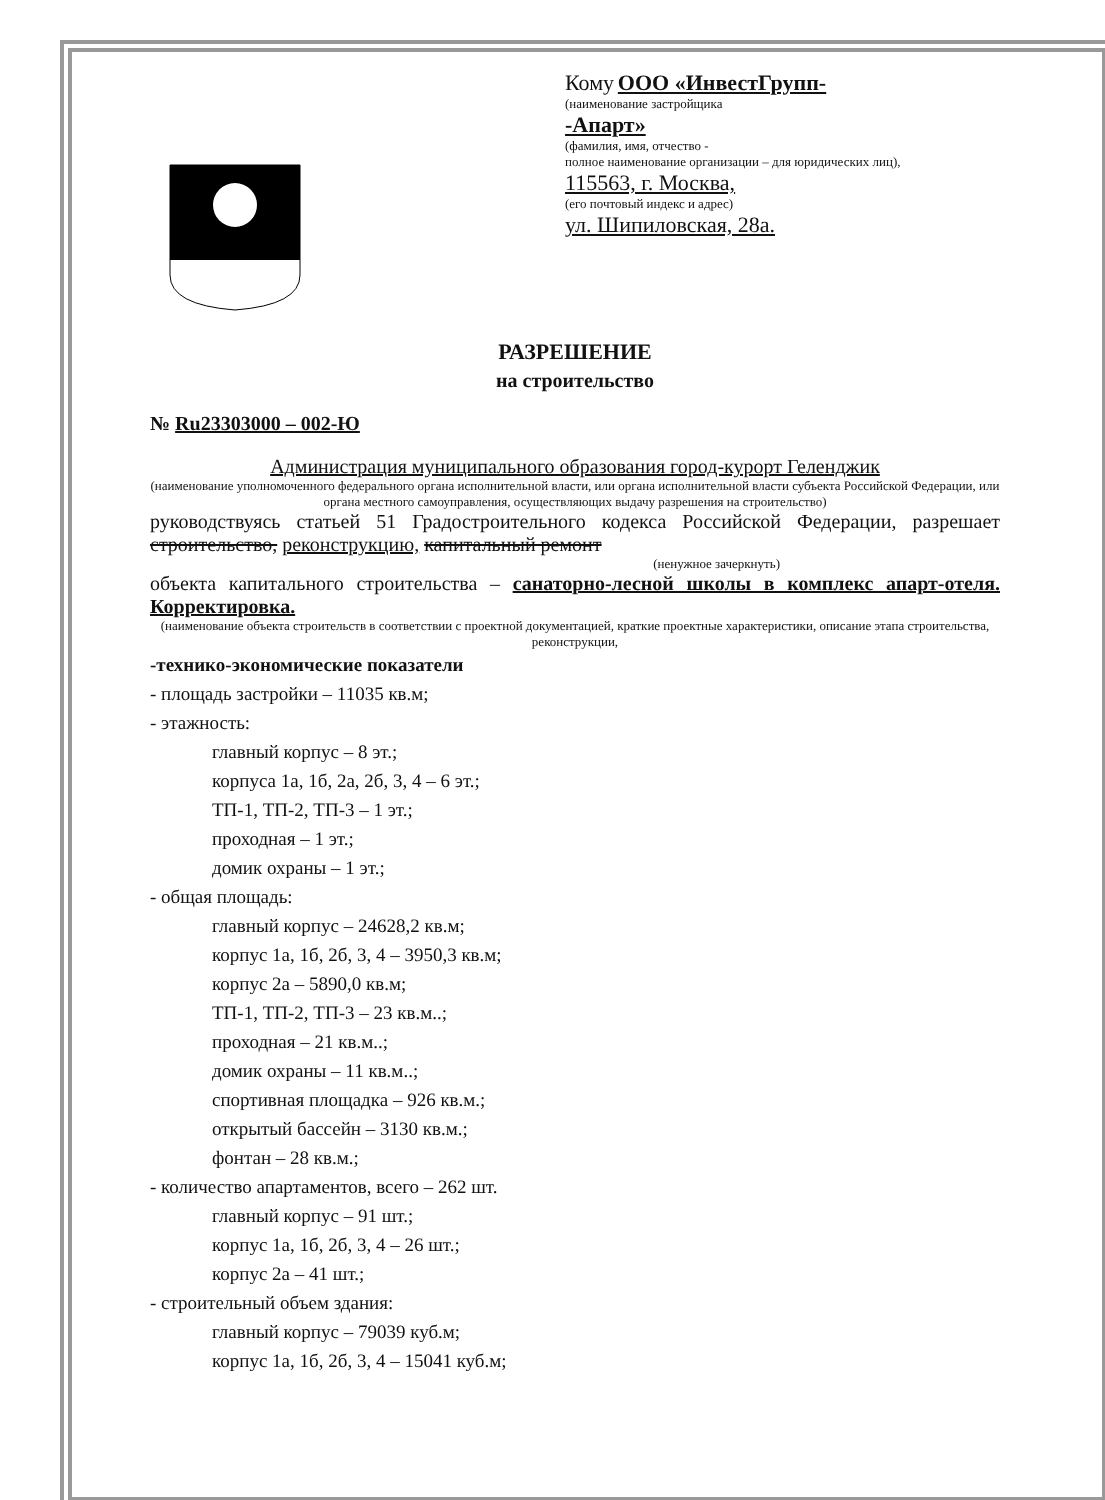Кому ООО «ИнвестГрупп-
(наименование застройщика
-Апарт»
(фамилия, имя, отчество -
полное наименование организации – для юридических лиц),
115563, г. Москва,
(его почтовый индекс и адрес)
ул. Шипиловская, 28а.
РАЗРЕШЕНИЕ
на строительство
№ Ru23303000 – 002-Ю
Администрация муниципального образования город-курорт Геленджик
(наименование уполномоченного федерального органа исполнительной власти, или органа исполнительной власти субъекта Российской Федерации, или органа местного самоуправления, осуществляющих выдачу разрешения на строительство)
руководствуясь статьей 51 Градостроительного кодекса Российской Федерации, разрешает строительство, реконструкцию, капитальный ремонт
(ненужное зачеркнуть)
объекта капитального строительства – санаторно-лесной школы в комплекс апарт-отеля. Корректировка.
(наименование объекта строительств в соответствии с проектной документацией, краткие проектные характеристики, описание этапа строительства, реконструкции,
-технико-экономические показатели
- площадь застройки – 11035 кв.м;
- этажность:
главный корпус – 8 эт.;
корпуса 1а, 1б, 2а, 2б, 3, 4 – 6 эт.;
ТП-1, ТП-2, ТП-3 – 1 эт.;
проходная – 1 эт.;
домик охраны – 1 эт.;
- общая площадь:
главный корпус – 24628,2 кв.м;
корпус 1а, 1б, 2б, 3, 4 – 3950,3 кв.м;
корпус 2а – 5890,0 кв.м;
ТП-1, ТП-2, ТП-3 – 23 кв.м..;
проходная – 21 кв.м..;
домик охраны – 11 кв.м..;
спортивная площадка – 926 кв.м.;
открытый бассейн – 3130 кв.м.;
фонтан – 28 кв.м.;
- количество апартаментов, всего – 262 шт.
главный корпус – 91 шт.;
корпус 1а, 1б, 2б, 3, 4 – 26 шт.;
корпус 2а – 41 шт.;
- строительный объем здания:
главный корпус – 79039 куб.м;
корпус 1а, 1б, 2б, 3, 4 – 15041 куб.м;